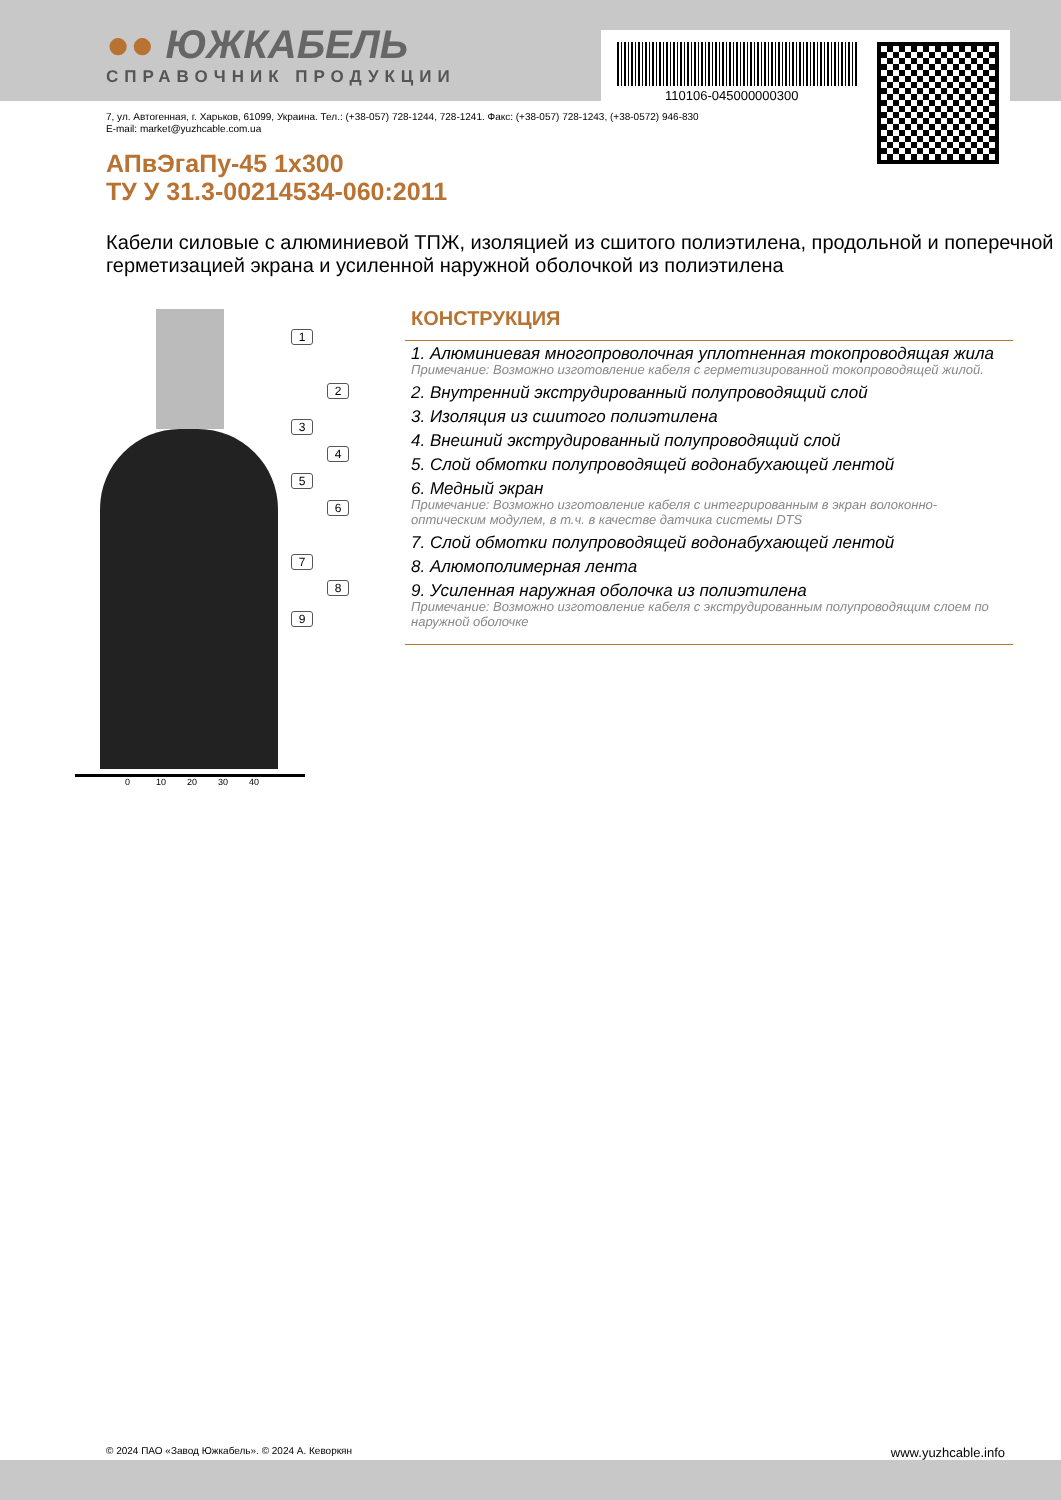●● ЮЖКАБЕЛЬ
СПРАВОЧНИК ПРОДУКЦИИ
110106-045000000300
7, ул. Автогенная, г. Харьков, 61099, Украина. Тел.: (+38-057) 728-1244, 728-1241. Факс: (+38-057) 728-1243, (+38-0572) 946-830
E-mail: market@yuzhcable.com.ua
АПвЭгаПу-45 1x300
ТУ У 31.3-00214534-060:2011
Кабели силовые с алюминиевой ТПЖ, изоляцией из сшитого полиэтилена, продольной и поперечной герметизацией экрана и усиленной наружной оболочкой из полиэтилена
1
2
3
4
5
6
7
8
9
0 10 20 30 40
КОНСТРУКЦИЯ
1. Алюминиевая многопроволочная уплотненная токопроводящая жила
Примечание: Возможно изготовление кабеля с герметизированной токопроводящей жилой.
2. Внутренний экструдированный полупроводящий слой
3. Изоляция из сшитого полиэтилена
4. Внешний экструдированный полупроводящий слой
5. Слой обмотки полупроводящей водонабухающей лентой
6. Медный экран
Примечание: Возможно изготовление кабеля с интегрированным в экран волоконно-оптическим модулем, в т.ч. в качестве датчика системы DTS
7. Слой обмотки полупроводящей водонабухающей лентой
8. Алюмополимерная лента
9. Усиленная наружная оболочка из полиэтилена
Примечание: Возможно изготовление кабеля с экструдированным полупроводящим слоем по наружной оболочке
© 2024 ПАО «Завод Южкабель». © 2024 А. Кеворкян www.yuzhcable.info